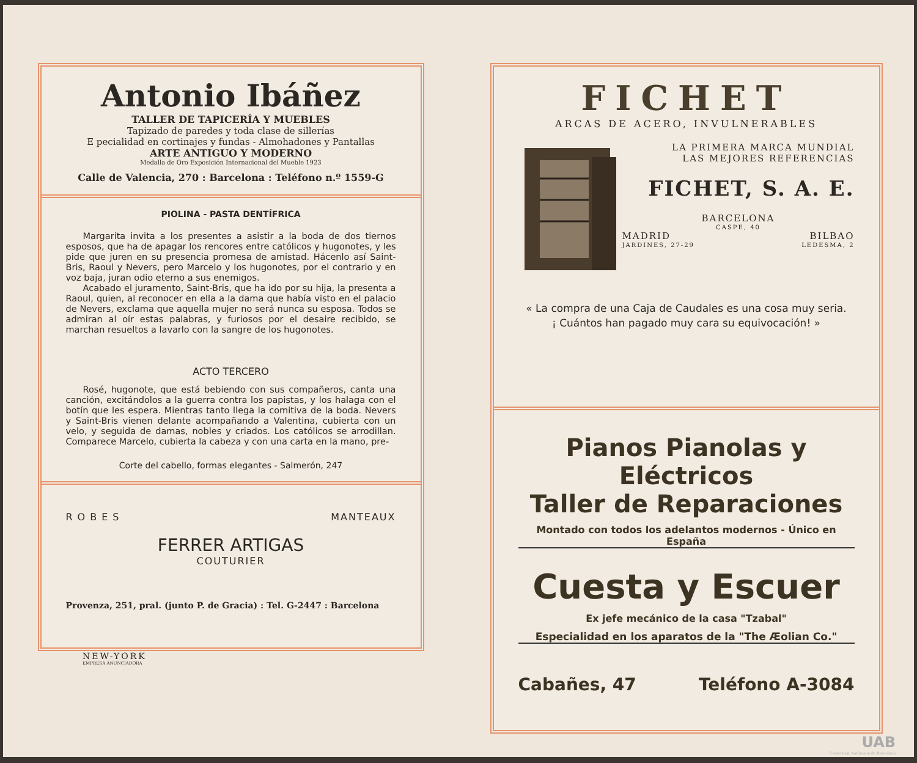Antonio Ibáñez
TALLER DE TAPICERÍA Y MUEBLES
Tapizado de paredes y toda clase de sillerías
E pecialidad en cortinajes y fundas - Almohadones y Pantallas
ARTE ANTIGUO Y MODERNO
Medalla de Oro Exposición Internacional del Mueble 1923
Calle de Valencia, 270 : Barcelona : Teléfono n.º 1559-G
PIOLINA - PASTA DENTÍFRICA
Margarita invita a los presentes a asistir a la boda de dos tiernos esposos, que ha de apagar los rencores entre católicos y hugonotes, y les pide que juren en su presencia promesa de amistad. Hácenlo así Saint-Bris, Raoul y Nevers, pero Marcelo y los hugonotes, por el contrario y en voz baja, juran odio eterno a sus enemigos.
Acabado el juramento, Saint-Bris, que ha ido por su hija, la presenta a Raoul, quien, al reconocer en ella a la dama que había visto en el palacio de Nevers, exclama que aquella mujer no será nunca su esposa. Todos se admiran al oír estas palabras, y furiosos por el desaire recibido, se marchan resueltos a lavarlo con la sangre de los hugonotes.
ACTO TERCERO
Rosé, hugonote, que está bebiendo con sus compañeros, canta una canción, excitándolos a la guerra contra los papistas, y los halaga con el botín que les espera. Mientras tanto llega la comitiva de la boda. Nevers y Saint-Bris vienen delante acompañando a Valentina, cubierta con un velo, y seguida de damas, nobles y criados. Los católicos se arrodillan. Comparece Marcelo, cubierta la cabeza y con una carta en la mano, pre-
Corte del cabello, formas elegantes - Salmerón, 247
ROBES MANTEAUX
FERRER ARTIGAS
COUTURIER
Provenza, 251, pral. (junto P. de Gracia) : Tel. G-2447 : Barcelona
NEW-YORK
EMPRESA ANUNCIADORA
FICHET
ARCAS DE ACERO, INVULNERABLES
LA PRIMERA MARCA MUNDIAL
LAS MEJORES REFERENCIAS
FICHET, S. A. E.
BARCELONA
CASPE, 40
MADRID BILBAO
JARDINES, 27-29 LEDESMA, 2
« La compra de una Caja de Caudales es una cosa muy seria.
¡ Cuántos han pagado muy cara su equivocación! »
Pianos Pianolas y Eléctricos
Taller de Reparaciones
Montado con todos los adelantos modernos - Único en España
Cuesta y Escuer
Ex jefe mecánico de la casa "Tzabal"
Especialidad en los aparatos de la "The Æolian Co."
Cabañes, 47 Teléfono A-3084
UAB
Universitat Autònoma de Barcelona